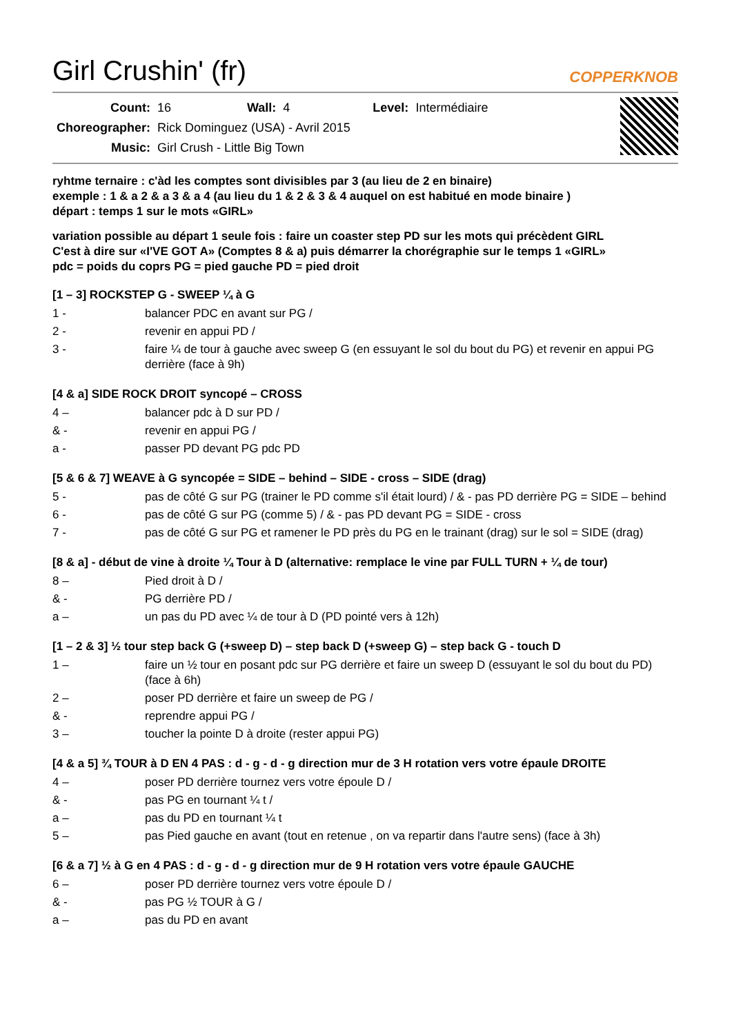Girl Crushin' (fr)
COPPERKNOB
| Count: | 16 | Wall: | 4 | Level: | Intermédiaire |
| Choreographer: | Rick Dominguez (USA) - Avril 2015 | | | | |
| Music: | Girl Crush - Little Big Town | | | | |
ryhtme ternaire : c'àd les comptes sont divisibles par 3 (au lieu de 2 en binaire)
exemple : 1 & a 2 & a 3 & a 4 (au lieu du 1 & 2 & 3 & 4 auquel on est habitué en mode binaire )
départ : temps 1 sur le mots «GIRL»
variation possible au départ 1 seule fois : faire un coaster step PD sur les mots qui précèdent GIRL
C'est à dire sur «I'VE GOT A» (Comptes 8 & a) puis démarrer la chorégraphie sur le temps 1 «GIRL»
pdc = poids du coprs PG = pied gauche PD = pied droit
[1 – 3] ROCKSTEP G - SWEEP ¼ à G
| 1 - | balancer PDC en avant sur PG / |
| 2 - | revenir en appui PD / |
| 3 - | faire ¼ de tour à gauche avec sweep G (en essuyant le sol du bout du PG) et revenir en appui PG derrière (face à 9h) |
[4 & a] SIDE ROCK DROIT syncopé – CROSS
| 4 – | balancer pdc à D sur PD / |
| & - | revenir en appui PG / |
| a - | passer PD devant PG pdc PD |
[5 & 6 & 7] WEAVE à G syncopée = SIDE – behind – SIDE - cross – SIDE (drag)
| 5 - | pas de côté G sur PG (trainer le PD comme s'il était lourd) / & - pas PD derrière PG = SIDE – behind |
| 6 - | pas de côté G sur PG (comme 5) / & - pas PD devant PG = SIDE - cross |
| 7 - | pas de côté G sur PG et ramener le PD près du PG en le trainant (drag) sur le sol = SIDE (drag) |
[8 & a] - début de vine à droite ¼ Tour à D (alternative: remplace le vine par FULL TURN + ¼ de tour)
| 8 – | Pied droit à D / |
| & - | PG derrière PD / |
| a – | un pas du PD avec ¼ de tour à D (PD pointé vers à 12h) |
[1 – 2 & 3] ½ tour step back G (+sweep D) – step back D (+sweep G) – step back G - touch D
| 1 – | faire un ½ tour en posant pdc sur PG derrière et faire un sweep D (essuyant le sol du bout du PD) (face à 6h) |
| 2 – | poser PD derrière et faire un sweep de PG / |
| & - | reprendre appui PG / |
| 3 – | toucher la pointe D à droite (rester appui PG) |
[4 & a 5] ¾ TOUR à D EN 4 PAS : d - g - d - g direction mur de 3 H rotation vers votre épaule DROITE
| 4 – | poser PD derrière tournez vers votre époule D / |
| & - | pas PG en tournant ¼ t / |
| a – | pas du PD en tournant ¼ t |
| 5 – | pas Pied gauche en avant (tout en retenue , on va repartir dans l'autre sens) (face à 3h) |
[6 & a 7] ½ à G en 4 PAS : d - g - d - g direction mur de 9 H rotation vers votre épaule GAUCHE
| 6 – | poser PD derrière tournez vers votre époule D / |
| & - | pas PG ½ TOUR à G / |
| a – | pas du PD en avant |